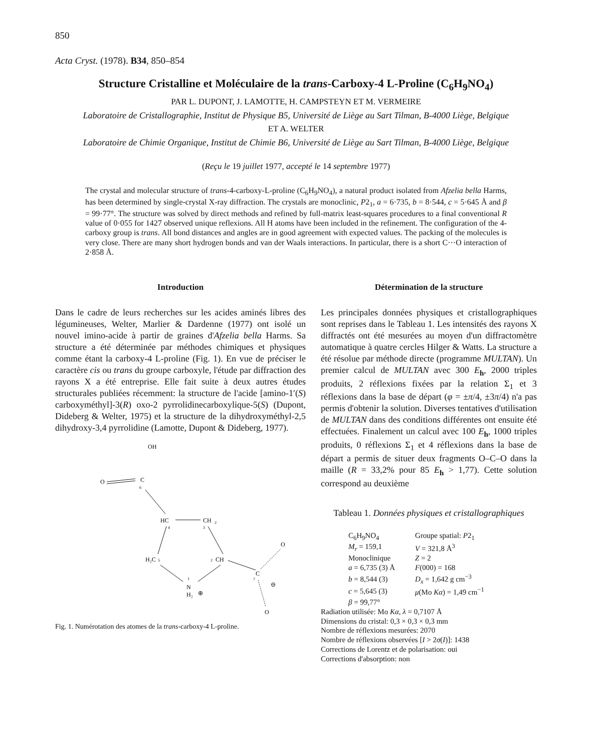850
Acta Cryst. (1978). B34, 850–854
Structure Cristalline et Moléculaire de la trans-Carboxy-4 L-Proline (C<sub>6</sub>H<sub>9</sub>NO<sub>4</sub>)
PAR L. DUPONT, J. LAMOTTE, H. CAMPSTEYN ET M. VERMEIRE
Laboratoire de Cristallographie, Institut de Physique B5, Université de Liège au Sart Tilman, B-4000 Liège, Belgique
ET A. WELTER
Laboratoire de Chimie Organique, Institut de Chimie B6, Université de Liège au Sart Tilman, B-4000 Liège, Belgique
(Reçu le 19 juillet 1977, accepté le 14 septembre 1977)
The crystal and molecular structure of trans-4-carboxy-L-proline (C<sub>6</sub>H<sub>9</sub>NO<sub>4</sub>), a natural product isolated from Afzelia bella Harms, has been determined by single-crystal X-ray diffraction. The crystals are monoclinic, P2<sub>1</sub>, a = 6·735, b = 8·544, c = 5·645 Å and β = 99·77°. The structure was solved by direct methods and refined by full-matrix least-squares procedures to a final conventional R value of 0·055 for 1427 observed unique reflexions. All H atoms have been included in the refinement. The configuration of the 4-carboxy group is trans. All bond distances and angles are in good agreement with expected values. The packing of the molecules is very close. There are many short hydrogen bonds and van der Waals interactions. In particular, there is a short C···O interaction of 2·858 Å.
Introduction
Dans le cadre de leurs recherches sur les acides aminés libres des légumineuses, Welter, Marlier & Dardenne (1977) ont isolé un nouvel imino-acide à partir de graines d'Afzelia bella Harms. Sa structure a été déterminée par méthodes chimiques et physiques comme étant la carboxy-4 L-proline (Fig. 1). En vue de préciser le caractère cis ou trans du groupe carboxyle, l'étude par diffraction des rayons X a été entreprise. Elle fait suite à deux autres études structurales publiées récemment: la structure de l'acide [amino-1′(S) carb­oxyméthyl]-3(R) oxo-2 pyrrolidinecarboxylique-5(S) (Dupont, Dideberg & Welter, 1975) et la structure de la dihydroxyméthyl-2,5 dihydroxy-3,4 pyrrolidine (Lamotte, Dupont & Dideberg, 1977).
OH
O
C
6
HC
4
CH
2
3
H₂C
5
CH
2
N
H₂
⊕
1
C
7
O
O
⊖
Fig. 1. Numérotation des atomes de la trans-carboxy-4 L-proline.
Détermination de la structure
Les principales données physiques et cristallo­graphiques sont reprises dans le Tableau 1. Les intensités des rayons X diffractés ont été mesurées au moyen d'un diffractomètre automatique à quatre cercles Hilger & Watts. La structure a été résolue par méthode directe (programme MULTAN). Un premier calcul de MULTAN avec 300 E<sub>h</sub>, 2000 triples produits, 2 réflexions fixées par la relation Σ<sub>1</sub> et 3 réflexions dans la base de départ (φ = ±π/4, ±3π/4) n'a pas permis d'obtenir la solution. Diverses tentatives d'utilisation de MULTAN dans des conditions différentes ont ensuite été effectuées. Finalement un calcul avec 100 E<sub>h</sub>, 1000 triples produits, 0 réflexions Σ<sub>1</sub> et 4 réflexions dans la base de départ a permis de situer deux fragments O–C–O dans la maille (R = 33,2% pour 85 E<sub>h</sub> > 1,77). Cette solution correspond au deuxième
Tableau 1. Données physiques et cristallographiques
| C<sub>6</sub>H<sub>9</sub>NO<sub>4</sub> | Groupe spatial: P 2<sub>1</sub> |
| M<sub>r</sub> = 159,1 | V = 321,8 Å<sup>3</sup> |
| Monoclinique | Z = 2 |
| a = 6,735 (3) Å | F (000) = 168 |
| b = 8,544 (3) | D<sub>x</sub> = 1,642 g cm<sup>−3</sup> |
| c = 5,645 (3) | μ (Mo Kα ) = 1,49 cm<sup>−1</sup> |
| β = 99,77° | |
Radiation utilisée: Mo Kα, λ = 0,7107 Å
Dimensions du cristal: 0,3 × 0,3 × 0,3 mm
Nombre de réflexions mesurées: 2070
Nombre de réflexions observées [I > 2σ(I)]: 1438
Corrections de Lorentz et de polarisation: oui
Corrections d'absorption: non